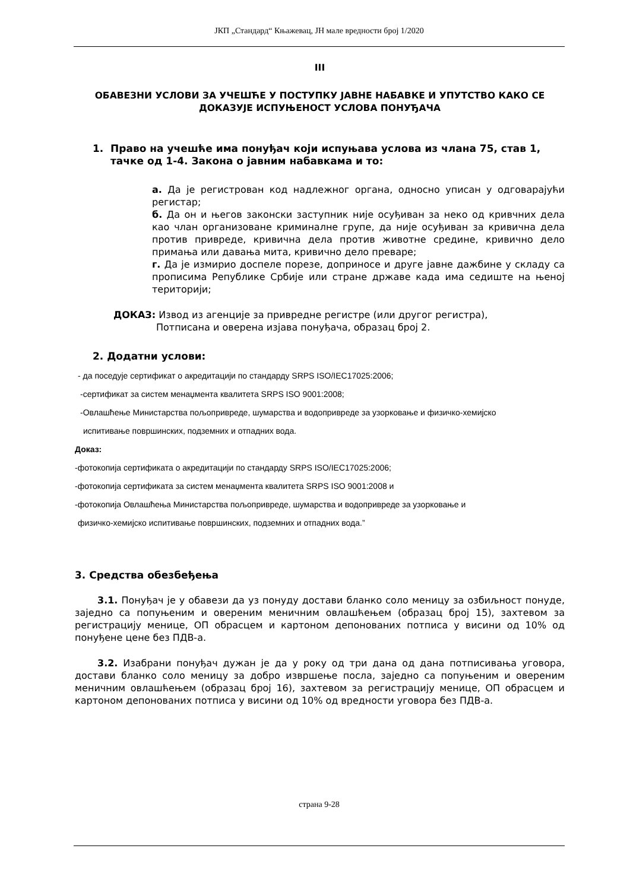ЈКП „Стандард“ Књажевац, ЈН мале вредности број 1/2020
III
ОБАВЕЗНИ УСЛОВИ ЗА УЧЕШЋЕ У ПОСТУПКУ ЈАВНЕ НАБАВКЕ И УПУТСТВО КАКО СЕ ДОКАЗУЈЕ ИСПУЊЕНОСТ УСЛОВА ПОНУЂАЧА
1. Право на учешће има понуђач који испуњава услова из члана 75, став 1, тачке од 1-4. Закона о јавним набавкама и то:
а. Да је регистрован код надлежног органа, односно уписан у одговарајући регистар;
б. Да он и његов законски заступник није осуђиван за неко од кривчних дела као члан организоване криминалне групе, да није осуђиван за кривична дела против привреде, кривична дела против животне средине, кривично дело примања или давања мита, кривично дело преваре;
г. Да је измирио доспеле порезе, доприносе и друге јавне дажбине у складу са прописима Републике Србије или стране државе када има седиште на њеној територији;
ДОКАЗ: Извод из агенције за привредне регистре (или другог регистра),
Потписана и оверена изјава понуђача, образац број 2.
2. Додатни услови:
- да поседује сертификат о акредитацији по стандарду SRPS ISO/IEC17025:2006;
-сертификат за систем менаџмента квалитета SRPS ISO 9001:2008;
-Овлашћење Министарства пољопривреде, шумарства и водопривреде за узорковање и физичко-хемијско
испитивање површинских, подземних и отпадних вода.
Доказ:
-фотокопија сертификата о акредитацији по стандарду SRPS ISO/IEC17025:2006;
-фотокопија сертификата за систем менаџмента квалитета SRPS ISO 9001:2008 и
-фотокопија Овлашћења Министарства пољопривреде, шумарства и водопривреде за узорковање и
физичко-хемијско испитивање површинских, подземних и отпадних вода.”
3. Средства обезбеђења
3.1. Понуђач је у обавези да уз понуду достави бланко соло меницу за озбиљност понуде, заједно са попуњеним и овереним меничним овлашћењем (образац број 15), захтевом за регистрацију менице, ОП обрасцем и картоном депонованих потписа у висини од 10% од понуђене цене без ПДВ-а.
3.2. Изабрани понуђач дужан је да у року од три дана од дана потписивања уговора, достави бланко соло меницу за добро извршење посла, заједно са попуњеним и овереним меничним овлашћењем (образац број 16), захтевом за регистрацију менице, ОП обрасцем и картоном депонованих потписа у висини од 10% од вредности уговора без ПДВ-а.
страна 9-28